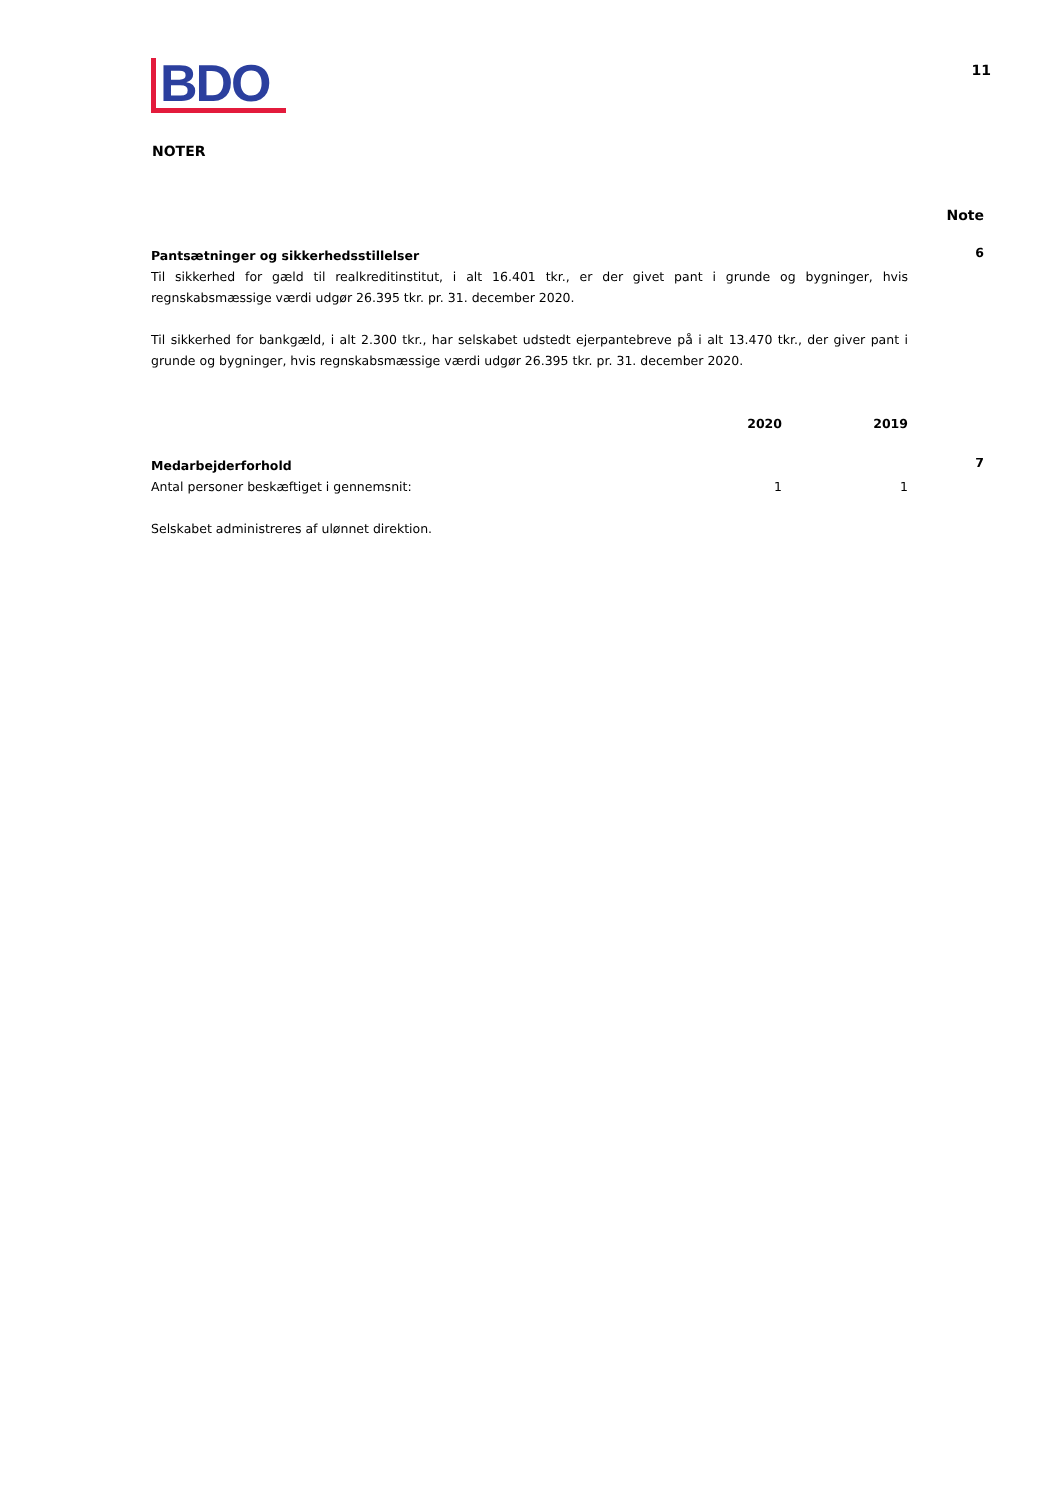BDO
11
NOTER
Note
Pantsætninger og sikkerhedsstillelser
Til sikkerhed for gæld til realkreditinstitut, i alt 16.401 tkr., er der givet pant i grunde og bygninger, hvis regnskabsmæssige værdi udgør 26.395 tkr. pr. 31. december 2020.
Til sikkerhed for bankgæld, i alt 2.300 tkr., har selskabet udstedt ejerpantebreve på i alt 13.470 tkr., der giver pant i grunde og bygninger, hvis regnskabsmæssige værdi udgør 26.395 tkr. pr. 31. december 2020.
6
| | 2020 | 2019 |
| --- | --- | --- |
| Medarbejderforhold | | |
| Antal personer beskæftiget i gennemsnit: | 1 | 1 |
Selskabet administreres af ulønnet direktion.
7